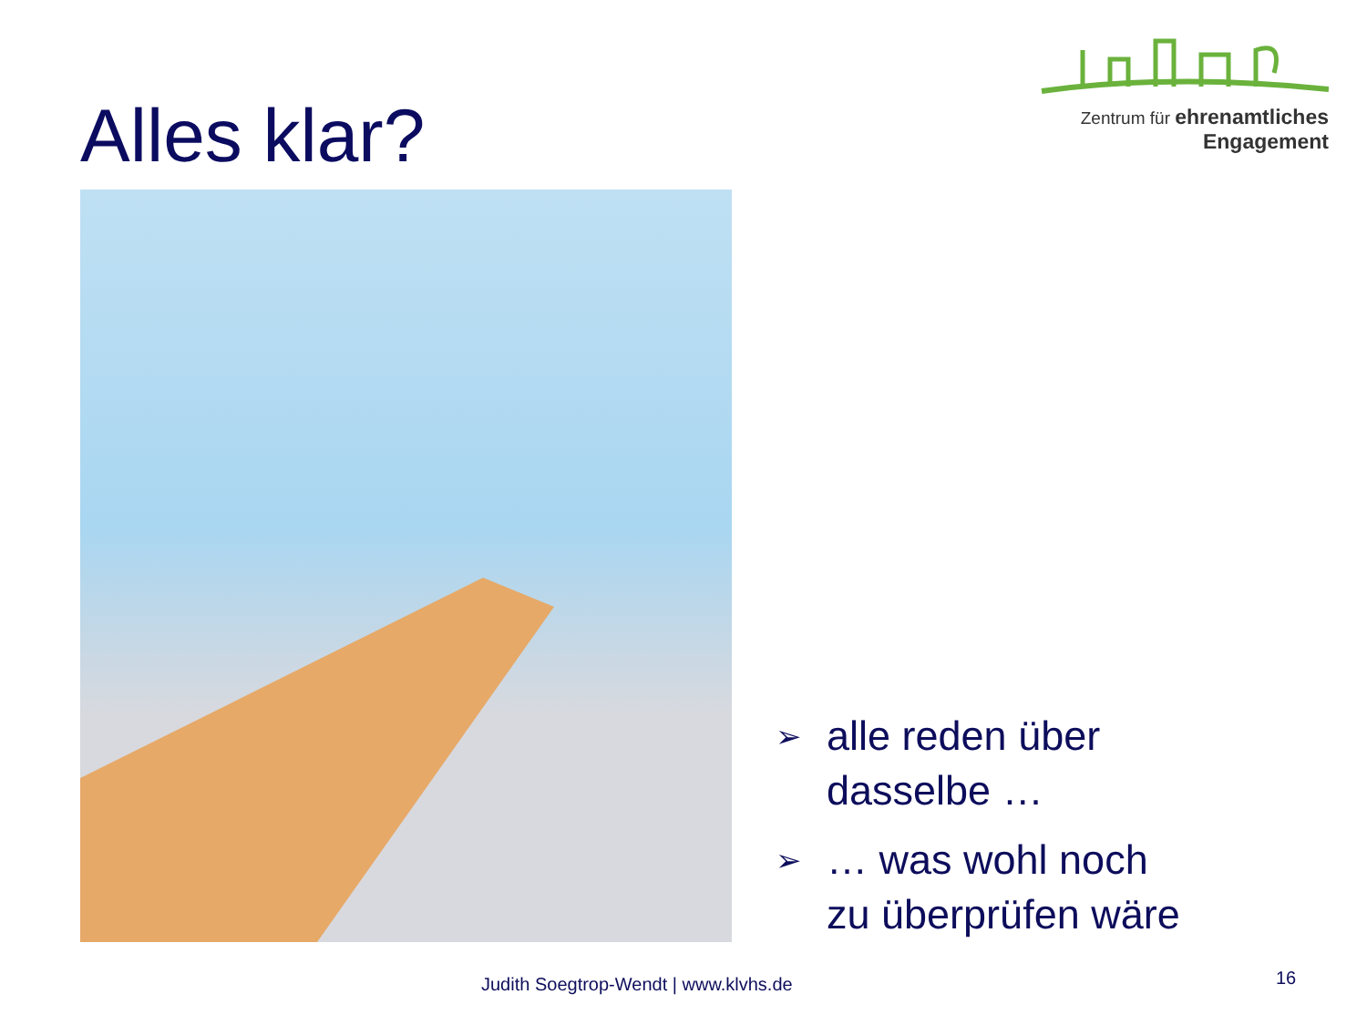Alles klar?
Zentrum für ehrenamtliches
Engagement
➢
alle reden über
dasselbe …
➢
… was wohl noch
zu überprüfen wäre
Judith Soegtrop-Wendt | www.klvhs.de 16